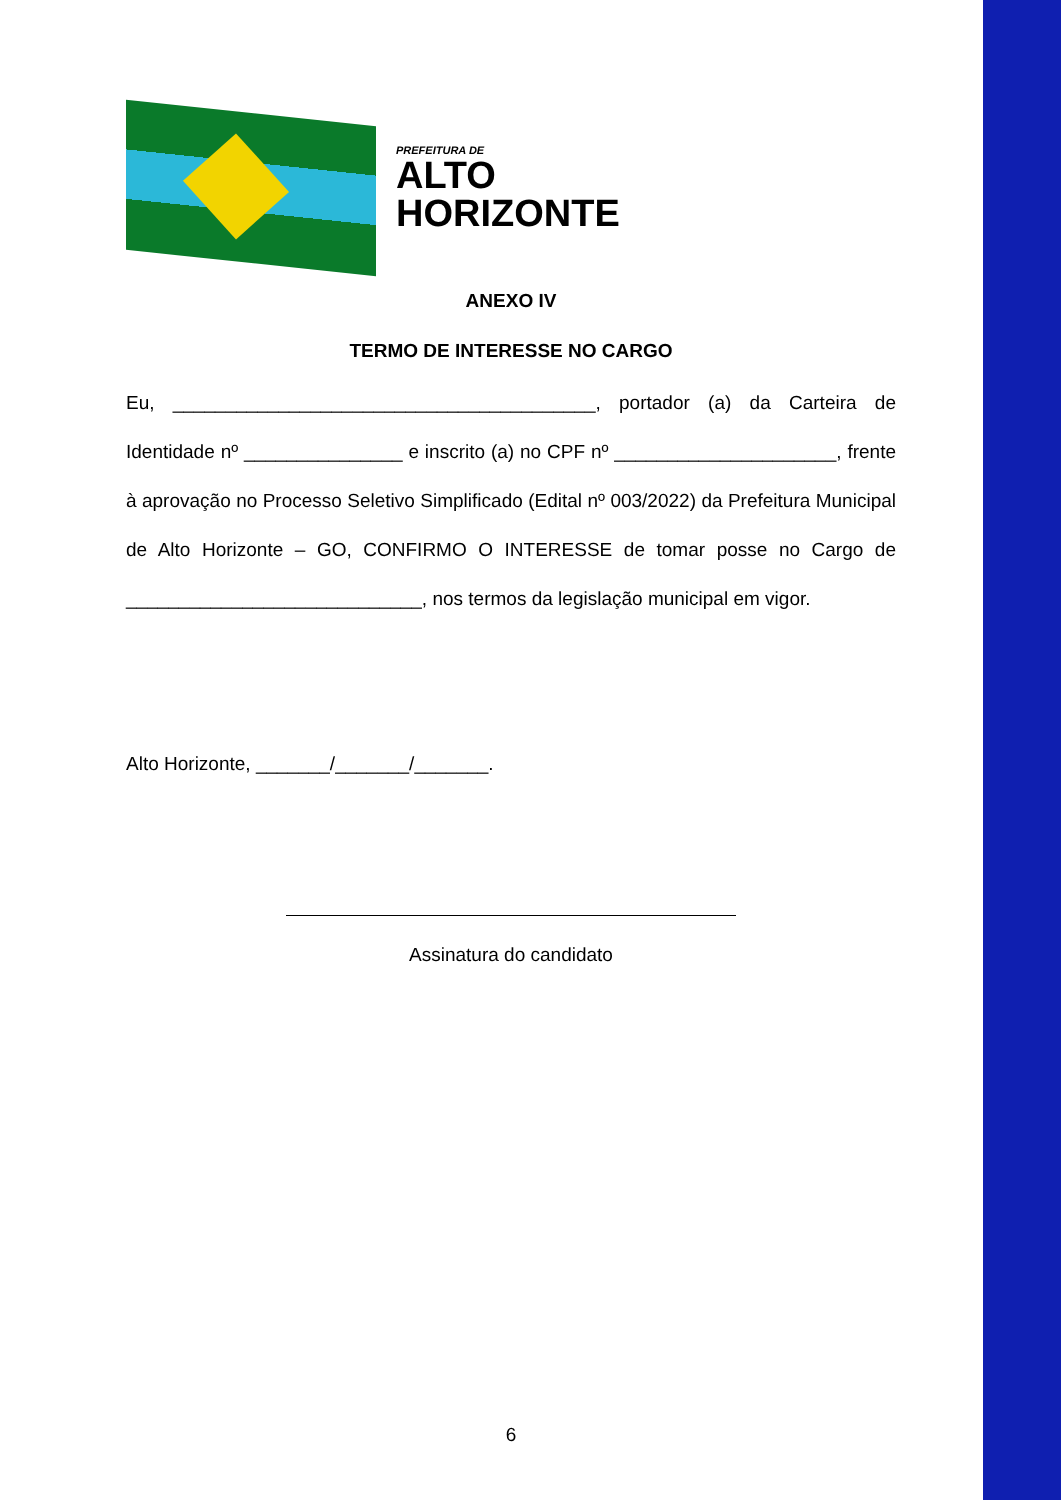PREFEITURA DE
ALTO
HORIZONTE
ANEXO IV
TERMO DE INTERESSE NO CARGO
Eu, ________________________________________, portador (a) da Carteira de Identidade nº _______________ e inscrito (a) no CPF nº _____________________, frente à aprovação no Processo Seletivo Simplificado (Edital nº 003/2022) da Prefeitura Municipal de Alto Horizonte – GO, CONFIRMO O INTERESSE de tomar posse no Cargo de ____________________________, nos termos da legislação municipal em vigor.
Alto Horizonte, _______/_______/_______.
Assinatura do candidato
6